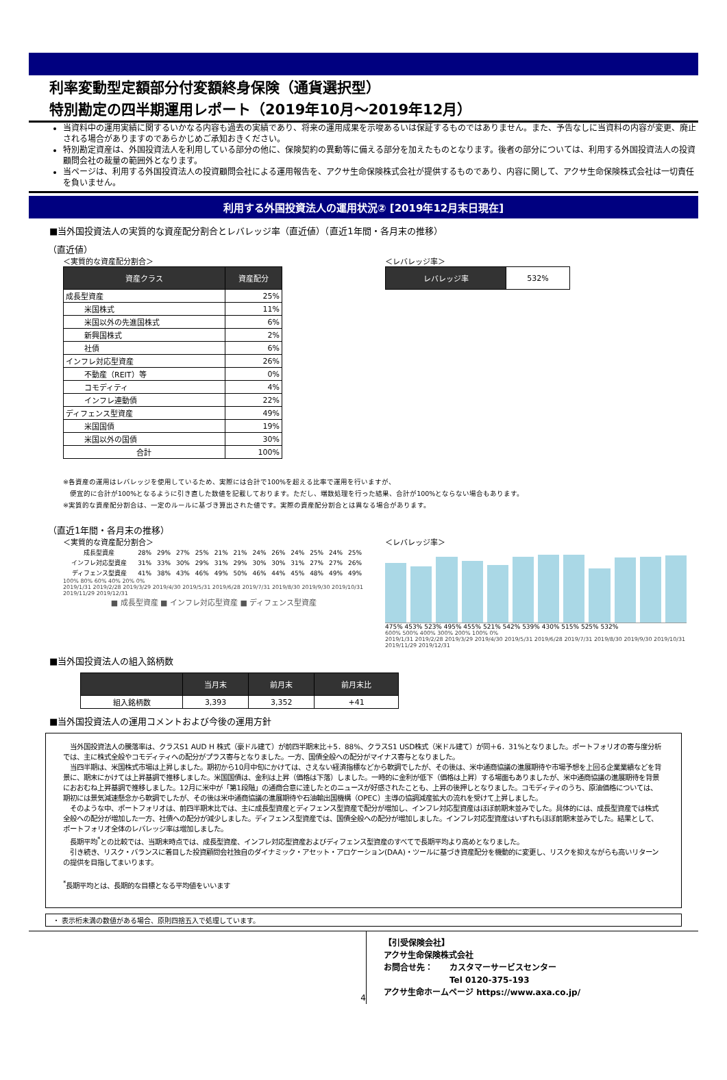利率変動型定額部分付変額終身保険（通貨選択型）
特別勘定の四半期運用レポート（2019年10月～2019年12月）
当資料中の運用実績に関するいかなる内容も過去の実績であり、将来の運用成果を示唆あるいは保証するものではありません。また、予告なしに当資料の内容が変更、廃止される場合がありますのであらかじめご承知おきください。
特別勘定資産は、外国投資法人を利用している部分の他に、保険契約の異動等に備える部分を加えたものとなります。後者の部分については、利用する外国投資法人の投資顧問会社の裁量の範囲外となります。
当ページは、利用する外国投資法人の投資顧問会社による運用報告を、アクサ生命保険株式会社が提供するものであり、内容に関して、アクサ生命保険株式会社は一切責任を負いません。
利用する外国投資法人の運用状況② [2019年12月末日現在]
■当外国投資法人の実質的な資産配分割合とレバレッジ率（直近値）（直近1年間・各月末の推移）
（直近値）
＜実質的な資産配分割合＞
| 資産クラス | 資産配分 |
| --- | --- |
| 成長型資産 | 25% |
| 米国株式 | 11% |
| 米国以外の先進国株式 | 6% |
| 新興国株式 | 2% |
| 社債 | 6% |
| インフレ対応型資産 | 26% |
| 不動産（REIT）等 | 0% |
| コモディティ | 4% |
| インフレ連動債 | 22% |
| ディフェンス型資産 | 49% |
| 米国国債 | 19% |
| 米国以外の国債 | 30% |
| 合計 | 100% |
＜レバレッジ率＞
| レバレッジ率 | 532% |
※各資産の運用はレバレッジを使用しているため、実際には合計で100%を超える比率で運用を行いますが、
　便宜的に合計が100%となるように引き直した数値を記載しております。ただし、端数処理を行った結果、合計が100%とならない場合もあります。
※実質的な資産配分割合は、一定のルールに基づき算出された値です。実際の資産配分割合とは異なる場合があります。
（直近1年間・各月末の推移）
＜実質的な資産配分割合＞
| 成長型資産 | 28% | 29% | 27% | 25% | 21% | 21% | 24% | 26% | 24% | 25% | 24% | 25% |
| インフレ対応型資産 | 31% | 33% | 30% | 29% | 31% | 29% | 30% | 30% | 31% | 27% | 27% | 26% |
| ディフェンス型資産 | 41% | 38% | 43% | 46% | 49% | 50% | 46% | 44% | 45% | 48% | 49% | 49% |
100% 80% 60% 40% 20% 0%
2019/1/31 2019/2/28 2019/3/29 2019/4/30 2019/5/31 2019/6/28 2019/7/31 2019/8/30 2019/9/30 2019/10/31 2019/11/29 2019/12/31
■ 成長型資産 ■ インフレ対応型資産 ■ ディフェンス型資産
＜レバレッジ率＞
475% 453% 523% 495% 455% 521% 542% 539% 430% 515% 525% 532%
600% 500% 400% 300% 200% 100% 0%
2019/1/31 2019/2/28 2019/3/29 2019/4/30 2019/5/31 2019/6/28 2019/7/31 2019/8/30 2019/9/30 2019/10/31 2019/11/29 2019/12/31
■当外国投資法人の組入銘柄数
| | 当月末 | 前月末 | 前月末比 |
| --- | --- | --- | --- |
| 組入銘柄数 | 3,393 | 3,352 | +41 |
■当外国投資法人の運用コメントおよび今後の運用方針
　当外国投資法人の騰落率は、クラスS1 AUD H 株式（豪ドル建て）が前四半期末比＋5．88%、クラスS1 USD株式（米ドル建て）が同＋6．31%となりました。ポートフォリオの寄与度分析では、主に株式全般やコモディティへの配分がプラス寄与となりました。一方、国債全般への配分がマイナス寄与となりました。
　当四半期は、米国株式市場は上昇しました。期初から10月中旬にかけては、さえない経済指標などから軟調でしたが、その後は、米中通商協議の進展期待や市場予想を上回る企業業績などを背景に、期末にかけては上昇基調で推移しました。米国国債は、金利は上昇（価格は下落）しました。一時的に金利が低下（価格は上昇）する場面もありましたが、米中通商協議の進展期待を背景におおむね上昇基調で推移しました。12月に米中が「第1段階」の通商合意に達したとのニュースが好感されたことも、上昇の後押しとなりました。コモディティのうち、原油価格については、期初には景気減速懸念から軟調でしたが、その後は米中通商協議の進展期待や石油輸出国機構（OPEC）主導の協調減産拡大の流れを受けて上昇しました。
　そのような中、ポートフォリオは、前四半期末比では、主に成長型資産とディフェンス型資産で配分が増加し、インフレ対応型資産はほぼ前期末並みでした。具体的には、成長型資産では株式全般への配分が増加した一方、社債への配分が減少しました。ディフェンス型資産では、国債全般への配分が増加しました。インフレ対応型資産はいずれもほぼ前期末並みでした。結果として、ポートフォリオ全体のレバレッジ率は増加しました。
　長期平均<sup>*</sup>との比較では、当期末時点では、成長型資産、インフレ対応型資産およびディフェンス型資産のすべてで長期平均より高めとなりました。
　引き続き、リスク・バランスに着目した投資顧問会社独自のダイナミック・アセット・アロケーション(DAA)・ツールに基づき資産配分を機動的に変更し、リスクを抑えながらも高いリターンの提供を目指してまいります。
<sup>*</sup> 長期平均とは、長期的な目標となる平均値をいいます
・ 表示桁未満の数値がある場合、原則四捨五入で処理しています。
4
【引受保険会社】
アクサ生命保険株式会社
お問合せ先：　　カスタマーサービスセンター
　　　　　　　　Tel 0120-375-193
アクサ生命ホームページ https://www.axa.co.jp/